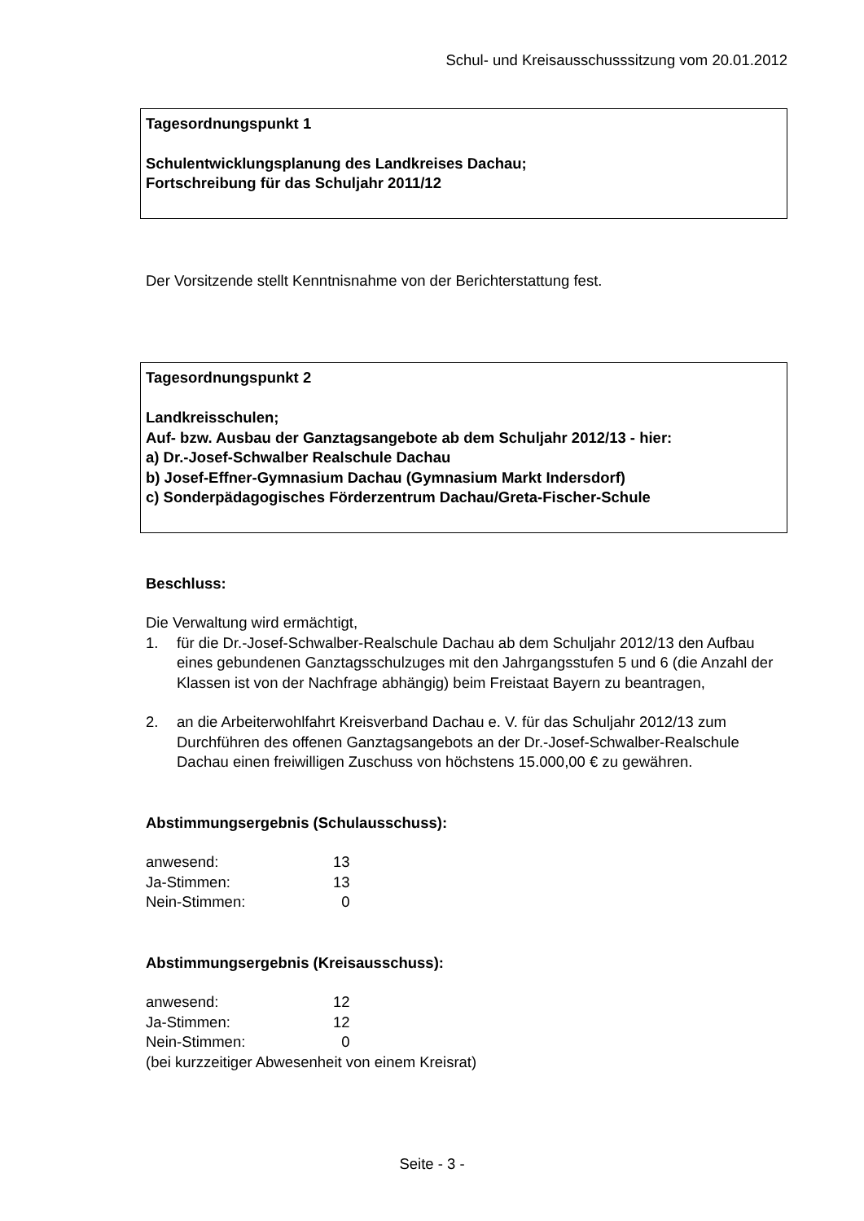Schul- und Kreisausschusssitzung vom 20.01.2012
Tagesordnungspunkt 1
Schulentwicklungsplanung des Landkreises Dachau;
Fortschreibung für das Schuljahr 2011/12
Der Vorsitzende stellt Kenntnisnahme von der Berichterstattung fest.
Tagesordnungspunkt 2
Landkreisschulen;
Auf- bzw. Ausbau der Ganztagsangebote ab dem Schuljahr 2012/13 - hier:
a) Dr.-Josef-Schwalber Realschule Dachau
b) Josef-Effner-Gymnasium Dachau (Gymnasium Markt Indersdorf)
c) Sonderpädagogisches Förderzentrum Dachau/Greta-Fischer-Schule
Beschluss:
Die Verwaltung wird ermächtigt,
1. für die Dr.-Josef-Schwalber-Realschule Dachau ab dem Schuljahr 2012/13 den Aufbau eines gebundenen Ganztagsschulzuges mit den Jahrgangsstufen 5 und 6 (die Anzahl der Klassen ist von der Nachfrage abhängig) beim Freistaat Bayern zu beantragen,
2. an die Arbeiterwohlfahrt Kreisverband Dachau e. V. für das Schuljahr 2012/13 zum Durchführen des offenen Ganztagsangebots an der Dr.-Josef-Schwalber-Realschule Dachau einen freiwilligen Zuschuss von höchstens 15.000,00 € zu gewähren.
Abstimmungsergebnis (Schulausschuss):
| anwesend: | 13 |
| Ja-Stimmen: | 13 |
| Nein-Stimmen: | 0 |
Abstimmungsergebnis (Kreisausschuss):
| anwesend: | 12 |
| Ja-Stimmen: | 12 |
| Nein-Stimmen: | 0 |
(bei kurzzeitiger Abwesenheit von einem Kreisrat)
Seite - 3 -